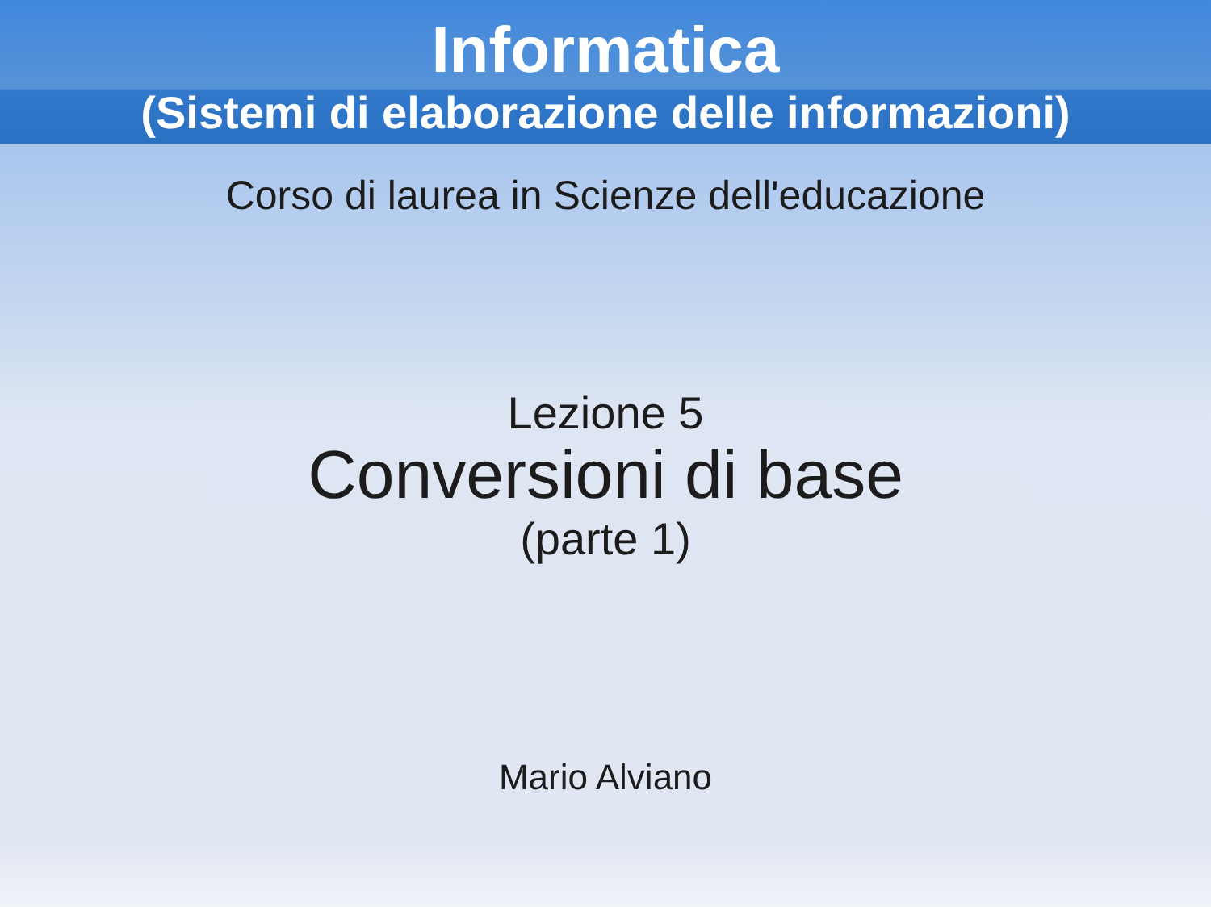Informatica
(Sistemi di elaborazione delle informazioni)
Corso di laurea in Scienze dell'educazione
Lezione 5
Conversioni di base
(parte 1)
Mario Alviano